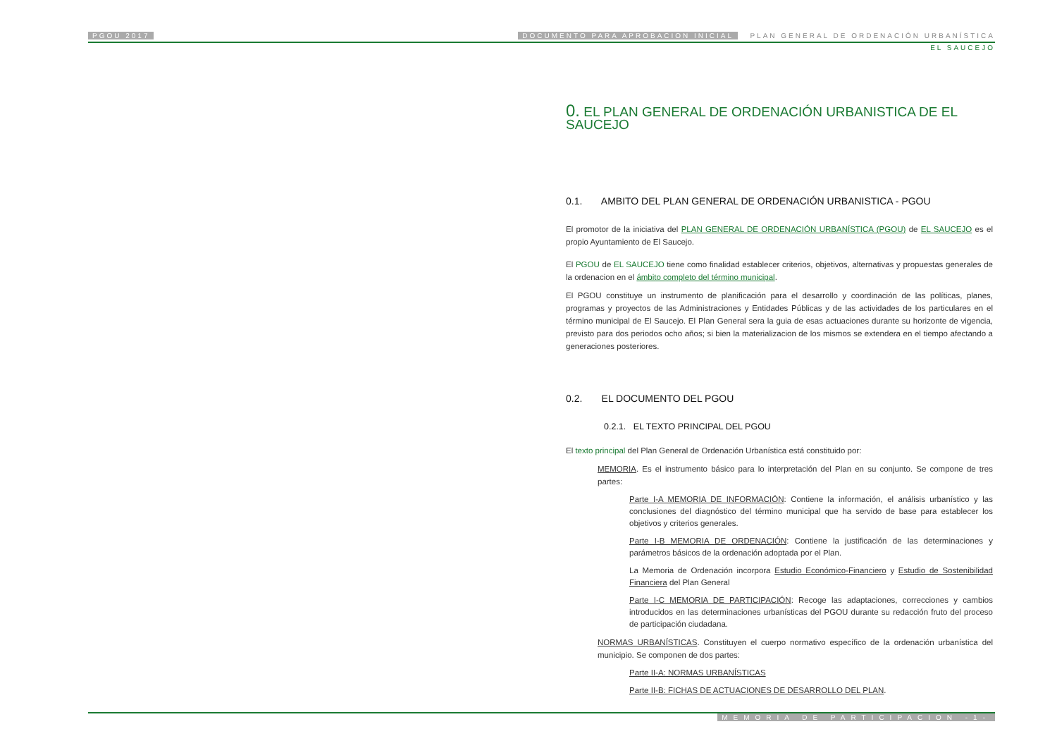PGOU 2017 DOCUMENTO PARA APROBACION INICIAL PLAN GENERAL DE ORDENACIÓN URBANÍSTICA
EL SAUCEJO
0. EL PLAN GENERAL DE ORDENACIÓN URBANISTICA DE EL SAUCEJO
0.1. AMBITO DEL PLAN GENERAL DE ORDENACIÓN URBANISTICA - PGOU
El promotor de la iniciativa del PLAN GENERAL DE ORDENACIÓN URBANÍSTICA (PGOU) de EL SAUCEJO es el propio Ayuntamiento de El Saucejo.
El PGOU de EL SAUCEJO tiene como finalidad establecer criterios, objetivos, alternativas y propuestas generales de la ordenacion en el ámbito completo del término municipal.
El PGOU constituye un instrumento de planificación para el desarrollo y coordinación de las políticas, planes, programas y proyectos de las Administraciones y Entidades Públicas y de las actividades de los particulares en el término municipal de El Saucejo. El Plan General sera la guia de esas actuaciones durante su horizonte de vigencia, previsto para dos periodos ocho años; si bien la materializacion de los mismos se extendera en el tiempo afectando a generaciones posteriores.
0.2. EL DOCUMENTO DEL PGOU
0.2.1. EL TEXTO PRINCIPAL DEL PGOU
El texto principal del Plan General de Ordenación Urbanística está constituido por:
MEMORIA. Es el instrumento básico para lo interpretación del Plan en su conjunto. Se compone de tres partes:
Parte I-A MEMORIA DE INFORMACIÓN: Contiene la información, el análisis urbanístico y las conclusiones del diagnóstico del término municipal que ha servido de base para establecer los objetivos y criterios generales.
Parte I-B MEMORIA DE ORDENACIÓN: Contiene la justificación de las determinaciones y parámetros básicos de la ordenación adoptada por el Plan.
La Memoria de Ordenación incorpora Estudio Económico-Financiero y Estudio de Sostenibilidad Financiera del Plan General
Parte I-C MEMORIA DE PARTICIPACIÓN: Recoge las adaptaciones, correcciones y cambios introducidos en las determinaciones urbanísticas del PGOU durante su redacción fruto del proceso de participación ciudadana.
NORMAS URBANÍSTICAS. Constituyen el cuerpo normativo específico de la ordenación urbanística del municipio. Se componen de dos partes:
Parte II-A: NORMAS URBANÍSTICAS
Parte II-B: FICHAS DE ACTUACIONES DE DESARROLLO DEL PLAN.
MEMORIA DE PARTICIPACION -1-